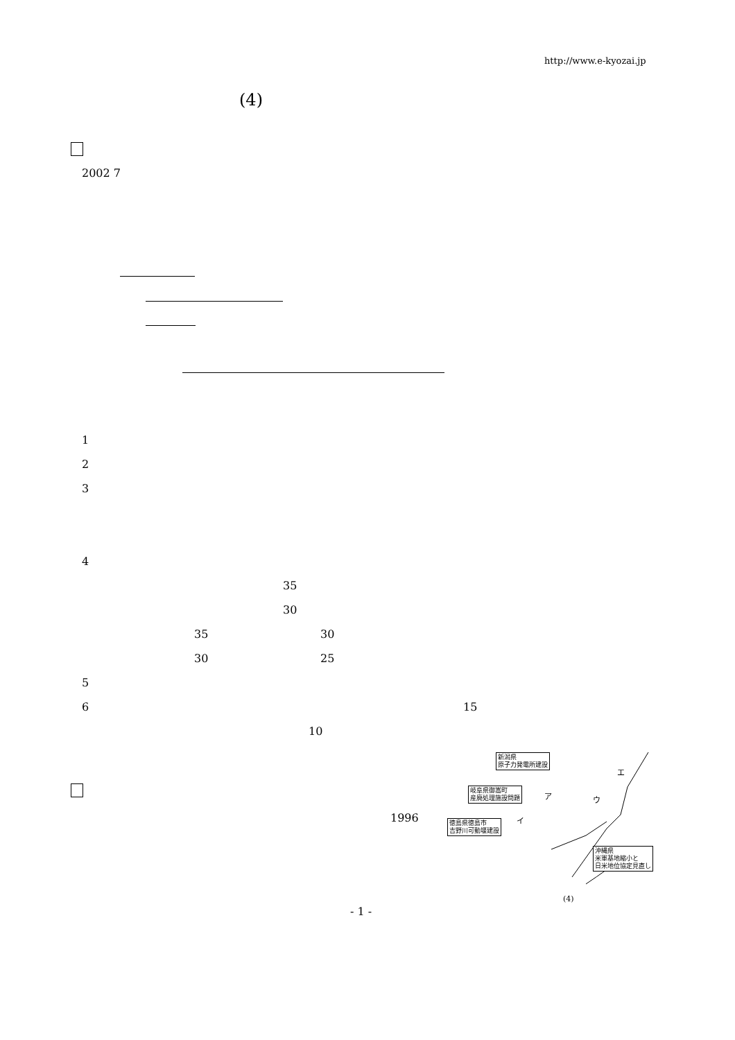http://www.e-kyozai.jp
(4)
2002 7
1
2
3
4
35
30
35 30
30 25
5
6 15
10
1996
新潟県
原子力発電所建設
岐阜県御嵩町
産廃処理施設問題
徳島県徳島市
吉野川可動堰建設
沖縄県
米軍基地縮小と
日米地位協定見直し
エ
ア ウ
イ
(4)
- 1 -